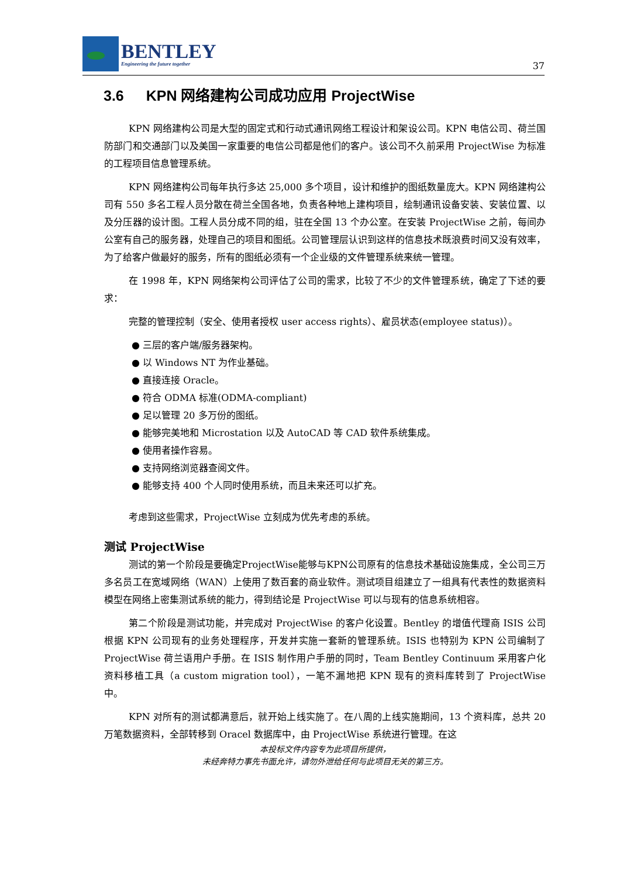BENTLEY
Engineering the future together
37
3.6 KPN 网络建构公司成功应用 ProjectWise
KPN 网络建构公司是大型的固定式和行动式通讯网络工程设计和架设公司。KPN 电信公司、荷兰国防部门和交通部门以及美国一家重要的电信公司都是他们的客户。该公司不久前采用 ProjectWise 为标准的工程项目信息管理系统。
KPN 网络建构公司每年执行多达 25,000 多个项目，设计和维护的图纸数量庞大。KPN 网络建构公司有 550 多名工程人员分散在荷兰全国各地，负责各种地上建构项目，绘制通讯设备安装、安装位置、以及分压器的设计图。工程人员分成不同的组，驻在全国 13 个办公室。在安装 ProjectWise 之前，每间办公室有自己的服务器，处理自己的项目和图纸。公司管理层认识到这样的信息技术既浪费时间又没有效率，为了给客户做最好的服务，所有的图纸必须有一个企业级的文件管理系统来统一管理。
在 1998 年，KPN 网络架构公司评估了公司的需求，比较了不少的文件管理系统，确定了下述的要求：
完整的管理控制（安全、使用者授权 user access rights）、雇员状态(employee status)）。
● 三层的客户端/服务器架构。
● 以 Windows NT 为作业基础。
● 直接连接 Oracle。
● 符合 ODMA 标准(ODMA-compliant)
● 足以管理 20 多万份的图纸。
● 能够完美地和 Microstation 以及 AutoCAD 等 CAD 软件系统集成。
● 使用者操作容易。
● 支持网络浏览器查阅文件。
● 能够支持 400 个人同时使用系统，而且未来还可以扩充。
考虑到这些需求，ProjectWise 立刻成为优先考虑的系统。
测试 ProjectWise
测试的第一个阶段是要确定ProjectWise能够与KPN公司原有的信息技术基础设施集成，全公司三万多名员工在宽域网络（WAN）上使用了数百套的商业软件。测试项目组建立了一组具有代表性的数据资料模型在网络上密集测试系统的能力，得到结论是 ProjectWise 可以与现有的信息系统相容。
第二个阶段是测试功能，并完成对 ProjectWise 的客户化设置。Bentley 的增值代理商 ISIS 公司根据 KPN 公司现有的业务处理程序，开发并实施一套新的管理系统。ISIS 也特别为 KPN 公司编制了 ProjectWise 荷兰语用户手册。在 ISIS 制作用户手册的同时，Team Bentley Continuum 采用客户化资料移植工具（a custom migration tool），一笔不漏地把 KPN 现有的资料库转到了 ProjectWise 中。
KPN 对所有的测试都满意后，就开始上线实施了。在八周的上线实施期间，13 个资料库，总共 20 万笔数据资料，全部转移到 Oracel 数据库中，由 ProjectWise 系统进行管理。在这
本投标文件内容专为此项目所提供，
未经奔特力事先书面允许，请勿外泄给任何与此项目无关的第三方。